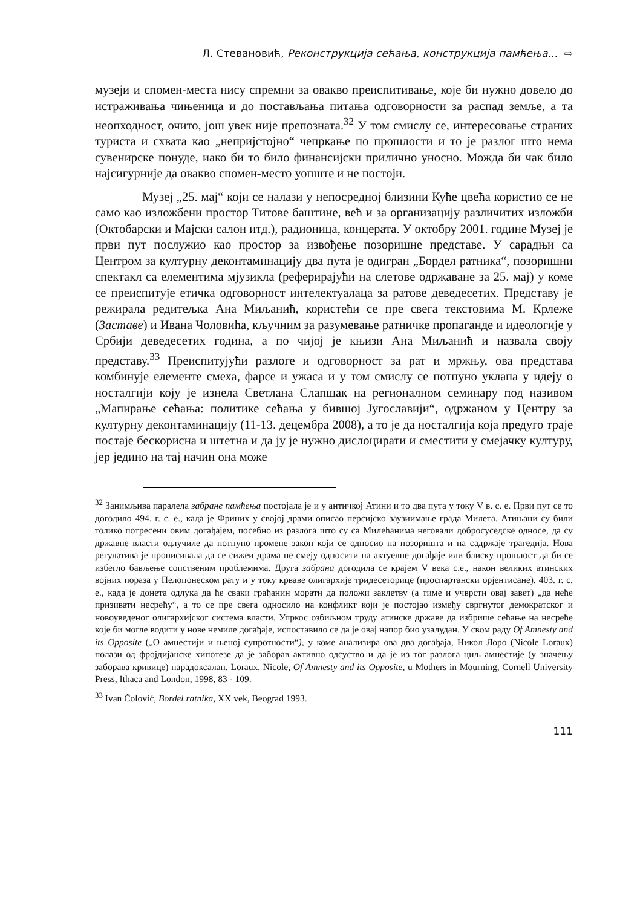Л. Стевановић, Реконструкција сећања, конструкција памћења... ⇨
музеји и спомен-места нису спремни за овакво преиспитивање, које би нужно довело до истраживања чињеница и до постављања питања одговорности за распад земље, а та неопходност, очито, још увек није препозната.<sup>32</sup> У том смислу се, интересовање страних туриста и схвата као „непријстојно“ чепркање по прошлости и то је разлог што нема сувенирске понуде, иако би то било финансијски прилично уносно. Можда би чак било најсигурније да овакво спомен-место уопште и не постоји.
Музеј „25. мај“ који се налази у непосредној близини Куће цвећа користио се не само као изложбени простор Титове баштине, већ и за организацију различитих изложби (Октобарски и Мајски салон итд.), радионица, концерата. У октобру 2001. године Музеј је први пут послужио као простор за извођење позоришне представе. У сарадњи са Центром за културну деконтаминацију два пута је одигран „Бордел ратника“, позоришни спектакл са елементима мјузикла (реферирајући на слетове одржаване за 25. мај) у коме се преиспитује етичка одговорност интелектуалаца за ратове деведесетих. Представу је режирала редитељка Ана Миљанић, користећи се пре свега текстовима М. Крлеже (Заставе) и Ивана Чоловића, кључним за разумевање ратничке пропаганде и идеологије у Србији деведесетих година, а по чијој је књизи Ана Миљанић и назвала своју представу.<sup>33</sup> Преиспитујући разлоге и одговорност за рат и мржњу, ова представа комбинује елементе смеха, фарсе и ужаса и у том смислу се потпуно уклапа у идеју о носталгији коју је изнела Светлана Слапшак на регионалном семинару под називом „Мапирање сећања: политике сећања у бившој Југославији“, одржаном у Центру за културну деконтаминацију (11-13. децембра 2008), а то је да носталгија која предуго траје постаје бескорисна и штетна и да ју је нужно дислоцирати и сместити у смејачку културу, јер једино на тај начин она може
<sup>32</sup> Занимљива паралела забране памћења постојала је и у античкој Атини и то два пута у току V в. с. е. Први пут се то догодило 494. г. с. е., када је Фриних у својој драми описао персијско заузиимање града Милета. Атињани су били толико потресени овим догађајем, посебно из разлога што су са Милећанима неговали добросуседске односе, да су државне власти одлучиле да потпуно промене закон који се односио на позоришта и на садржаје трагедија. Нова регулатива је прописивала да се сижеи драма не смеју односити на актуелне догађаје или блиску прошлост да би се избегло бављење сопственим проблемима. Друга забрана догодила се крајем V века с.е., након великих атинских војних пораза у Пелопонеском рату и у току крваве олигархије тридесеторице (проспартански орјентисане), 403. г. с. е., када је донета одлука да ће сваки грађанин морати да положи заклетву (а тиме и учврсти овај завет) „да неће призивати несрећу“, а то се пре свега односило на конфликт који је постојао између свргнутог демократског и новоуведеног олигархијског система власти. Упркос озбиљном труду атинске државе да избрише сећање на несреће које би могле водити у нове немиле догађаје, испоставило се да је овај напор био узалудан. У свом раду Of Amnesty and its Opposite („О амнестији и њеној супротности“), у коме анализира ова два догађаја, Никол Лоро (Nicole Loraux) полази од фројдијанске хипотезе да је заборав активно одсуство и да је из тог разлога циљ амнестије (у значењу заборава кривице) парадоксалан. Loraux, Nicole, Of Amnesty and its Opposite, u Mothers in Mourning, Cornell University Press, Ithaca and London, 1998, 83 - 109.
<sup>33</sup> Ivan Čolović, Bordel ratnika, XX vek, Beograd 1993.
111